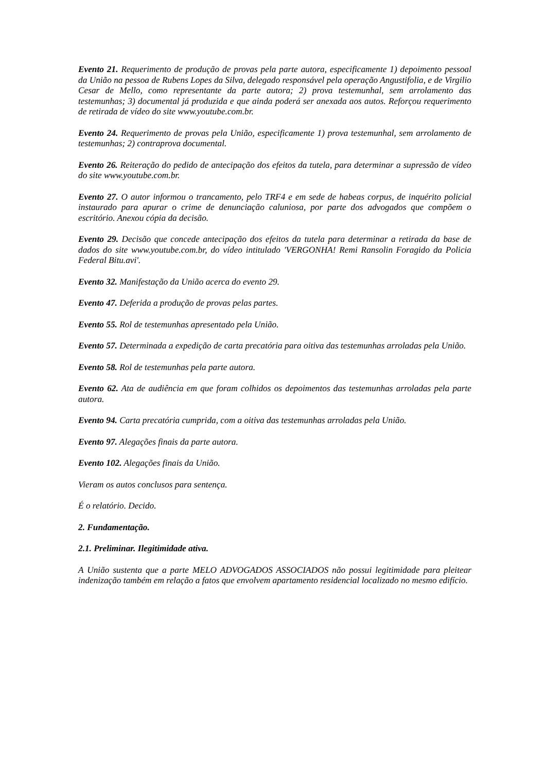Evento 21. Requerimento de produção de provas pela parte autora, especificamente 1) depoimento pessoal da União na pessoa de Rubens Lopes da Silva, delegado responsável pela operação Angustifolia, e de Virgilio Cesar de Mello, como representante da parte autora; 2) prova testemunhal, sem arrolamento das testemunhas; 3) documental já produzida e que ainda poderá ser anexada aos autos. Reforçou requerimento de retirada de vídeo do site www.youtube.com.br.
Evento 24. Requerimento de provas pela União, especificamente 1) prova testemunhal, sem arrolamento de testemunhas; 2) contraprova documental.
Evento 26. Reiteração do pedido de antecipação dos efeitos da tutela, para determinar a supressão de vídeo do site www.youtube.com.br.
Evento 27. O autor informou o trancamento, pelo TRF4 e em sede de habeas corpus, de inquérito policial instaurado para apurar o crime de denunciação caluniosa, por parte dos advogados que compõem o escritório. Anexou cópia da decisão.
Evento 29. Decisão que concede antecipação dos efeitos da tutela para determinar a retirada da base de dados do site www.youtube.com.br, do vídeo intitulado 'VERGONHA! Remi Ransolin Foragido da Policia Federal Bitu.avi'.
Evento 32. Manifestação da União acerca do evento 29.
Evento 47. Deferida a produção de provas pelas partes.
Evento 55. Rol de testemunhas apresentado pela União.
Evento 57. Determinada a expedição de carta precatória para oitiva das testemunhas arroladas pela União.
Evento 58. Rol de testemunhas pela parte autora.
Evento 62. Ata de audiência em que foram colhidos os depoimentos das testemunhas arroladas pela parte autora.
Evento 94. Carta precatória cumprida, com a oitiva das testemunhas arroladas pela União.
Evento 97. Alegações finais da parte autora.
Evento 102. Alegações finais da União.
Vieram os autos conclusos para sentença.
É o relatório. Decido.
2. Fundamentação.
2.1. Preliminar. Ilegitimidade ativa.
A União sustenta que a parte MELO ADVOGADOS ASSOCIADOS não possui legitimidade para pleitear indenização também em relação a fatos que envolvem apartamento residencial localizado no mesmo edifício.